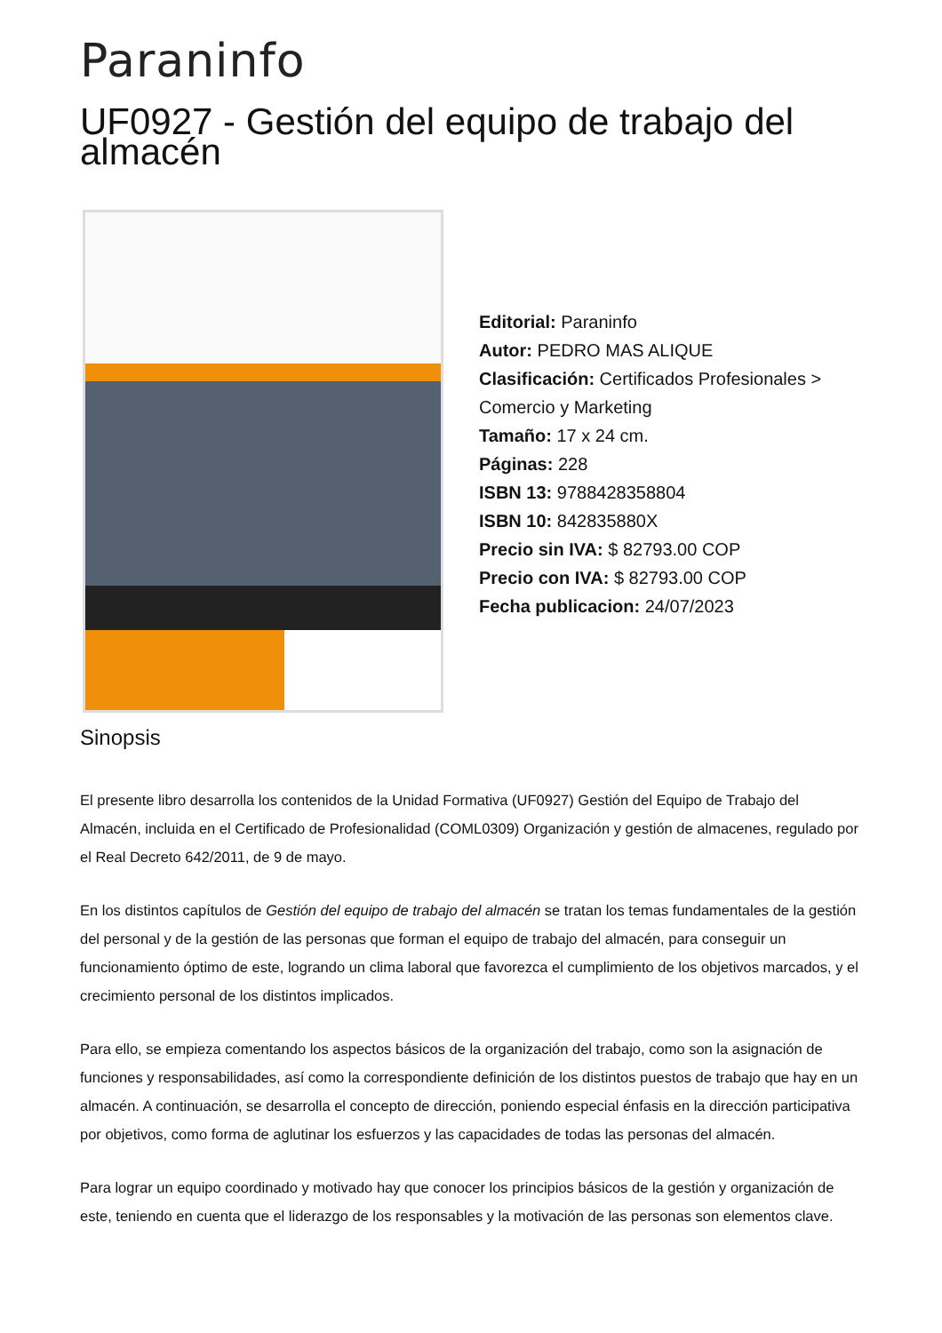Paraninfo
UF0927 - Gestión del equipo de trabajo del almacén
Editorial: Paraninfo
Autor: PEDRO MAS ALIQUE
Clasificación: Certificados Profesionales > Comercio y Marketing
Tamaño: 17 x 24 cm.
Páginas: 228
ISBN 13: 9788428358804
ISBN 10: 842835880X
Precio sin IVA: $ 82793.00 COP
Precio con IVA: $ 82793.00 COP
Fecha publicacion: 24/07/2023
Sinopsis
El presente libro desarrolla los contenidos de la Unidad Formativa (UF0927) Gestión del Equipo de Trabajo del Almacén, incluida en el Certificado de Profesionalidad (COML0309) Organización y gestión de almacenes, regulado por el Real Decreto 642/2011, de 9 de mayo.
En los distintos capítulos de Gestión del equipo de trabajo del almacén se tratan los temas fundamentales de la gestión del personal y de la gestión de las personas que forman el equipo de trabajo del almacén, para conseguir un funcionamiento óptimo de este, logrando un clima laboral que favorezca el cumplimiento de los objetivos marcados, y el crecimiento personal de los distintos implicados.
Para ello, se empieza comentando los aspectos básicos de la organización del trabajo, como son la asignación de funciones y responsabilidades, así como la correspondiente definición de los distintos puestos de trabajo que hay en un almacén. A continuación, se desarrolla el concepto de dirección, poniendo especial énfasis en la dirección participativa por objetivos, como forma de aglutinar los esfuerzos y las capacidades de todas las personas del almacén.
Para lograr un equipo coordinado y motivado hay que conocer los principios básicos de la gestión y organización de este, teniendo en cuenta que el liderazgo de los responsables y la motivación de las personas son elementos clave.